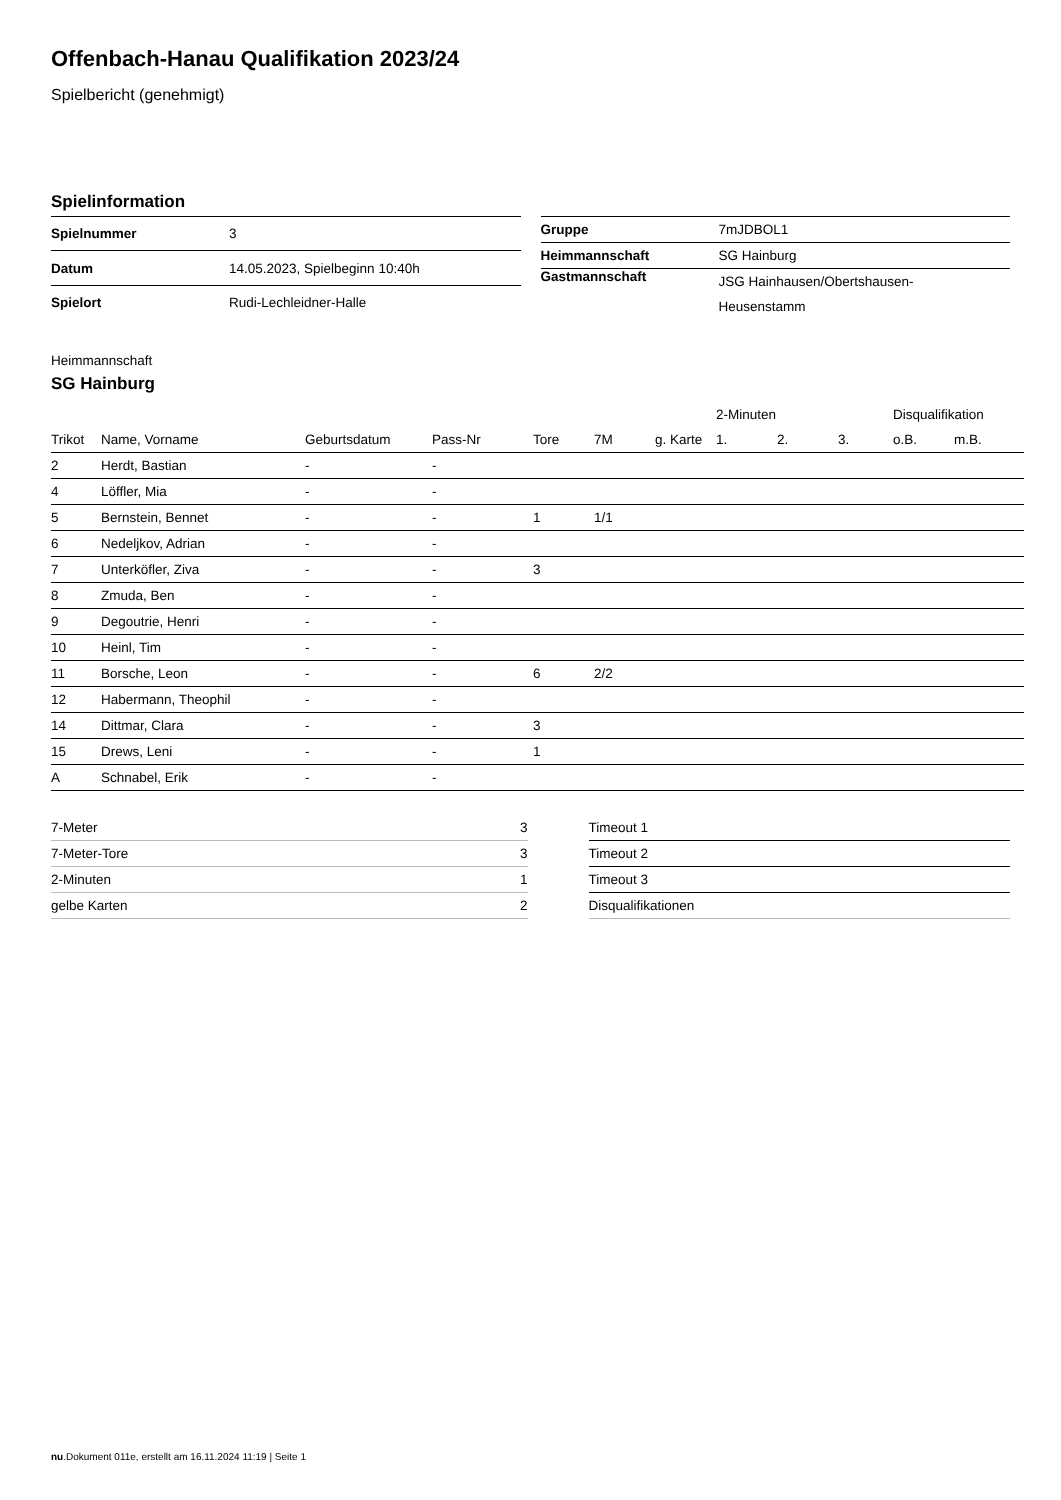Offenbach-Hanau Qualifikation 2023/24
Spielbericht (genehmigt)
Spielinformation
| Spielnummer | 3 |
| Datum | 14.05.2023, Spielbeginn 10:40h |
| Spielort | Rudi-Lechleidner-Halle |
| Gruppe | 7mJDBOL1 |
| Heimmannschaft | SG Hainburg |
| Gastmannschaft | JSG Hainhausen/Obertshausen- Heusenstamm |
Heimmannschaft
SG Hainburg
| | | | | | | | | 2-Minuten | | | Disqualifikation | |
| --- | --- | --- | --- | --- | --- | --- | --- | --- | --- | --- | --- | --- |
| Trikot | Name, Vorname | Geburtsdatum | Pass-Nr | Tore | 7M | g. Karte | | 1. | 2. | 3. | o.B. | m.B. |
| 2 | Herdt, Bastian | - | - | | | | | | | | | |
| 4 | Löffler, Mia | - | - | | | | | | | | | |
| 5 | Bernstein, Bennet | - | - | 1 | 1/1 | | | | | | | |
| 6 | Nedeljkov, Adrian | - | - | | | | | | | | | |
| 7 | Unterköfler, Ziva | - | - | 3 | | | | | | | | |
| 8 | Zmuda, Ben | - | - | | | | | | | | | |
| 9 | Degoutrie, Henri | - | - | | | | | | | | | |
| 10 | Heinl, Tim | - | - | | | | | | | | | |
| 11 | Borsche, Leon | - | - | 6 | 2/2 | | | | | | | |
| 12 | Habermann, Theophil | - | - | | | | | | | | | |
| 14 | Dittmar, Clara | - | - | 3 | | | | | | | | |
| 15 | Drews, Leni | - | - | 1 | | | | | | | | |
| A | Schnabel, Erik | - | - | | | | | | | | | |
| 7-Meter | 3 |
| 7-Meter-Tore | 3 |
| 2-Minuten | 1 |
| gelbe Karten | 2 |
| Timeout 1 |
| Timeout 2 |
| Timeout 3 |
| Disqualifikationen |
nu.Dokument 011e, erstellt am 16.11.2024 11:19 | Seite 1